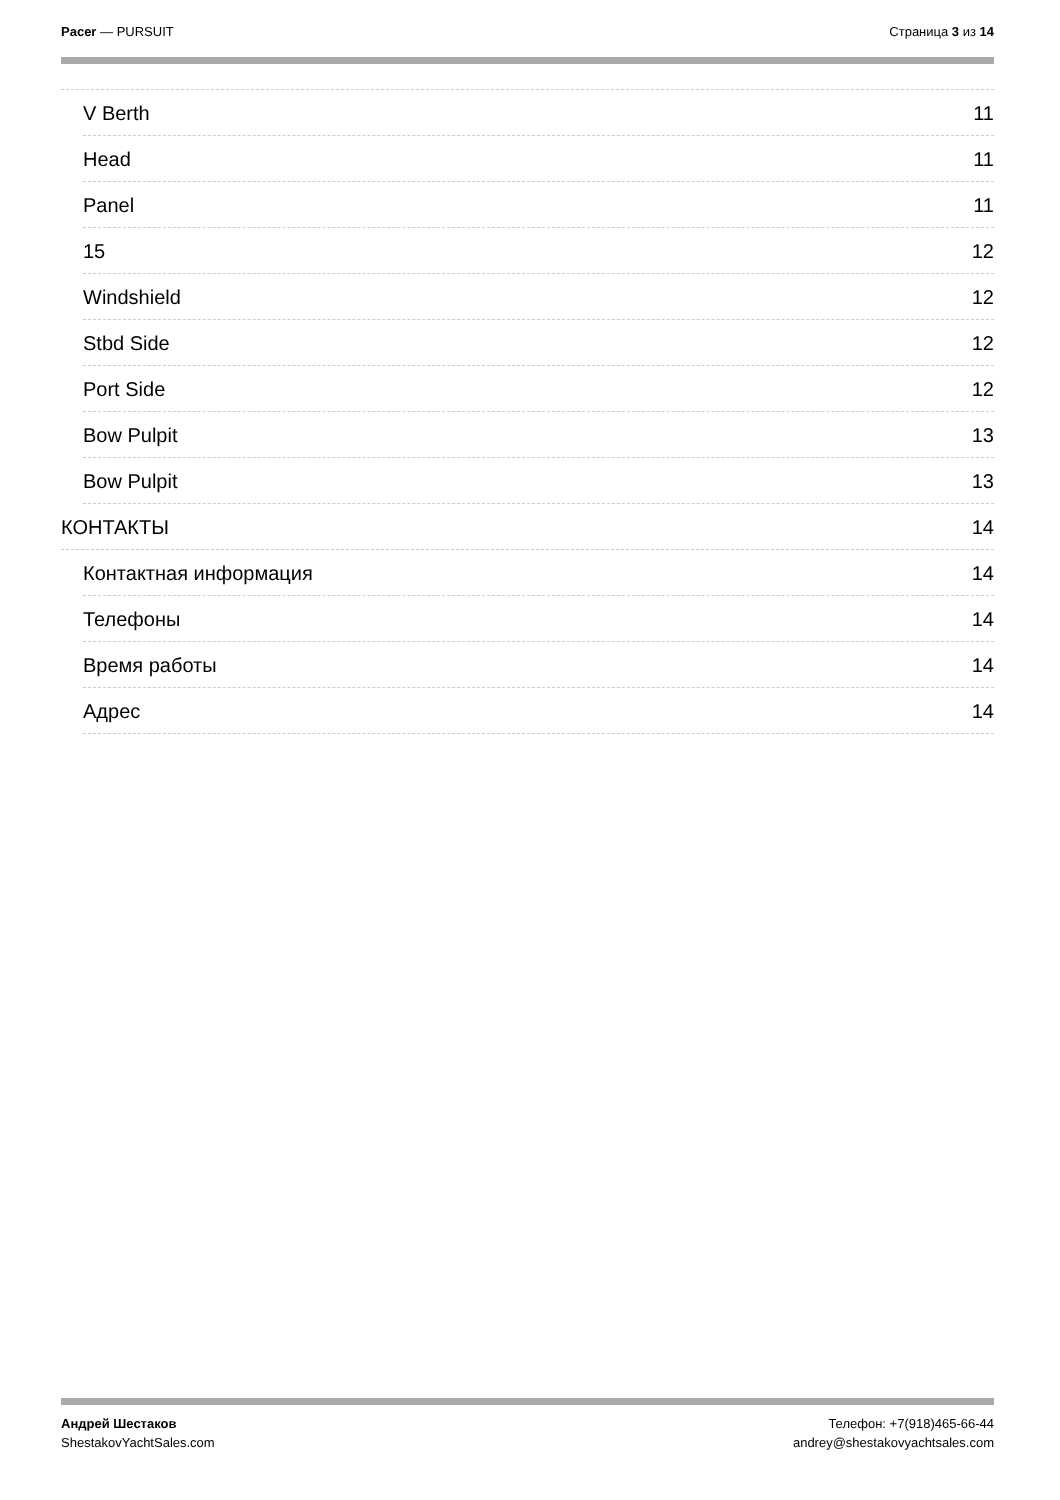Pacer — PURSUIT Страница 3 из 14
V Berth 11
Head 11
Panel 11
15 12
Windshield 12
Stbd Side 12
Port Side 12
Bow Pulpit 13
Bow Pulpit 13
КОНТАКТЫ 14
Контактная информация 14
Телефоны 14
Время работы 14
Адрес 14
Андрей Шестаков
ShestakovYachtSales.com
Телефон: +7(918)465-66-44
andrey@shestakovyachtsales.com